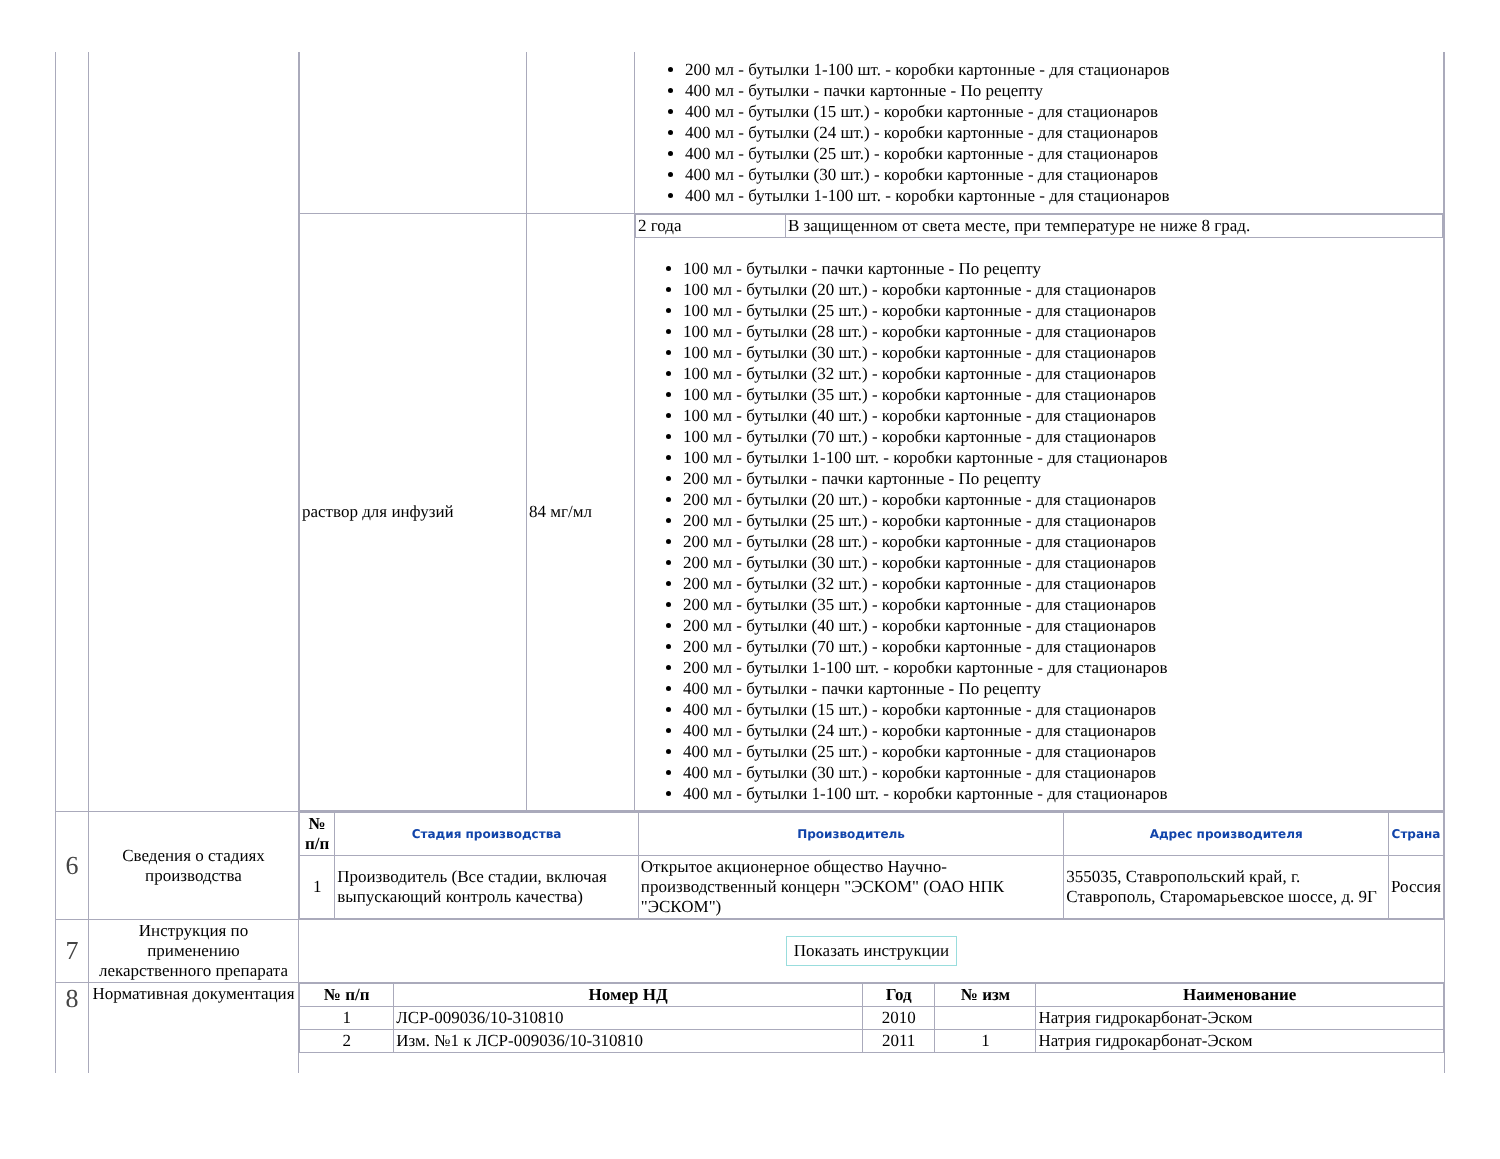| | | / / / 200 мл - бутылки 1-100 шт. - коробки картонные - для стационаров 400 мл - бутылки - пачки картонные - По рецепту 400 мл - бутылки (15 шт.) - коробки картонные - для стационаров 400 мл - бутылки (24 шт.) - коробки картонные - для стационаров 400 мл - бутылки (25 шт.) - коробки картонные - для стационаров 400 мл - бутылки (30 шт.) - коробки картонные - для стационаров 400 мл - бутылки 1-100 шт. - коробки картонные - для стационаров / / раствор для инфузий / 84 мг/мл / / 2 года / В защищенном от света месте, при температуре не ниже 8 град. / 100 мл - бутылки - пачки картонные - По рецепту 100 мл - бутылки (20 шт.) - коробки картонные - для стационаров 100 мл - бутылки (25 шт.) - коробки картонные - для стационаров 100 мл - бутылки (28 шт.) - коробки картонные - для стационаров 100 мл - бутылки (30 шт.) - коробки картонные - для стационаров 100 мл - бутылки (32 шт.) - коробки картонные - для стационаров 100 мл - бутылки (35 шт.) - коробки картонные - для стационаров 100 мл - бутылки (40 шт.) - коробки картонные - для стационаров 100 мл - бутылки (70 шт.) - коробки картонные - для стационаров 100 мл - бутылки 1-100 шт. - коробки картонные - для стационаров 200 мл - бутылки - пачки картонные - По рецепту 200 мл - бутылки (20 шт.) - коробки картонные - для стационаров 200 мл - бутылки (25 шт.) - коробки картонные - для стационаров 200 мл - бутылки (28 шт.) - коробки картонные - для стационаров 200 мл - бутылки (30 шт.) - коробки картонные - для стационаров 200 мл - бутылки (32 шт.) - коробки картонные - для стационаров 200 мл - бутылки (35 шт.) - коробки картонные - для стационаров 200 мл - бутылки (40 шт.) - коробки картонные - для стационаров 200 мл - бутылки (70 шт.) - коробки картонные - для стационаров 200 мл - бутылки 1-100 шт. - коробки картонные - для стационаров 400 мл - бутылки - пачки картонные - По рецепту 400 мл - бутылки (15 шт.) - коробки картонные - для стационаров 400 мл - бутылки (24 шт.) - коробки картонные - для стационаров 400 мл - бутылки (25 шт.) - коробки картонные - для стационаров 400 мл - бутылки (30 шт.) - коробки картонные - для стационаров 400 мл - бутылки 1-100 шт. - коробки картонные - для стационаров / |
| 6 | Сведения о стадиях производства | / № п/п / Стадия производства / Производитель / Адрес производителя / Страна / / --- / --- / --- / --- / --- / / 1 / Производитель (Все стадии, включая выпускающий контроль качества) / Открытое акционерное общество Научно-производственный концерн "ЭСКОМ" (ОАО НПК "ЭСКОМ") / 355035, Ставропольский край, г. Ставрополь, Старомарьевское шоссе, д. 9Г / Россия / |
| 7 | Инструкция по применению лекарственного препарата | Показать инструкции |
| 8 | Нормативная документация | / № п/п / Номер НД / Год / № изм / Наименование / / --- / --- / --- / --- / --- / / 1 / ЛСР-009036/10-310810 / 2010 / / Натрия гидрокарбонат-Эском / / 2 / Изм. №1 к ЛСР-009036/10-310810 / 2011 / 1 / Натрия гидрокарбонат-Эском / |